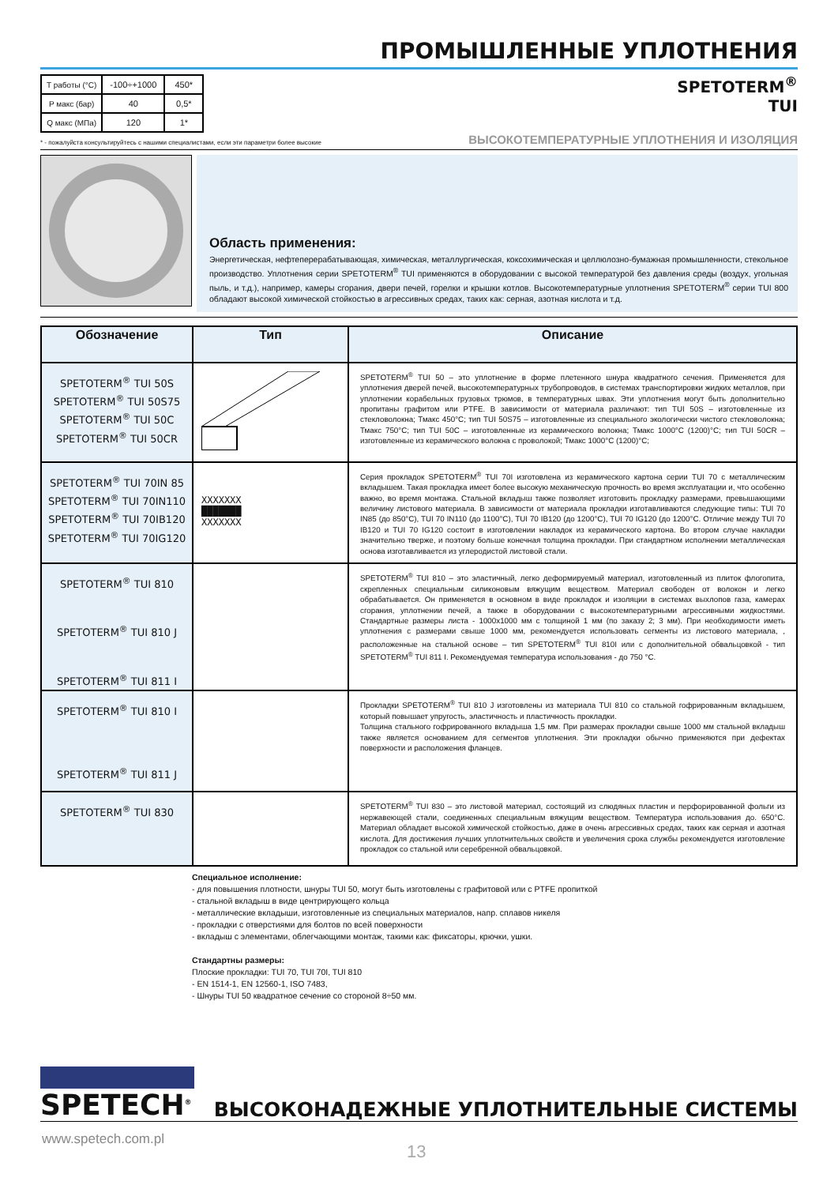ПРОМЫШЛЕННЫЕ УПЛОТНЕНИЯ
| T работы (°C) | -100÷+1000 | 450* |
| P макс (бар) | 40 | 0,5* |
| Q макс (МПа) | 120 | 1* |
SPETOTERM<sup>®</sup>
TUI
* - пожалуйста консультируйтесь с нашими специалистами, если эти параметри более высокие ВЫСОКОТЕМПЕРАТУРНЫЕ УПЛОТНЕНИЯ И ИЗОЛЯЦИЯ
Область применения:
Энергетическая, нефтеперерабатывающая, химическая, металлургическая, коксохимическая и целлюлозно-бумажная промышленности, стекольное производство. Уплотнения серии SPETOTERM<sup>®</sup> TUI применяются в оборудовании с высокой температурой без давления среды (воздух, угольная пыль, и т.д.), например, камеры сгорания, двери печей, горелки и крышки котлов. Высокотемпературные уплотнения SPETOTERM<sup>®</sup> серии TUI 800 обладают высокой химической стойкостью в агрессивных средах, таких как: серная, азотная кислота и т.д.
| Обозначение | Тип | Описание |
| --- | --- | --- |
| SPETOTERM<sup>®</sup> TUI 50S SPETOTERM<sup>®</sup> TUI 50S75 SPETOTERM<sup>®</sup> TUI 50C SPETOTERM<sup>®</sup> TUI 50CR | | SPETOTERM<sup>®</sup> TUI 50 – это уплотнение в форме плетенного шнура квадратного сечения. Применяется для уплотнения дверей печей, высокотемпературных трубопроводов, в системах транспортировки жидких металлов, при уплотнении корабельных грузовых трюмов, в температурных швах. Эти уплотнения могут быть дополнительно пропитаны графитом или PTFE. В зависимости от материала различают: тип TUI 50S – изготовленные из стекловолокна; Тмакс 450°C; тип TUI 50S75 – изготовленные из специального экологически чистого стекловолокна; Тмакс 750°C; тип TUI 50C – изготовленные из керамического волокна; Тмакс 1000°C (1200)°C; тип TUI 50CR – изготовленные из керамического волокна с проволокой; Тмакс 1000°C (1200)°C; |
| SPETOTERM<sup>®</sup> TUI 70IN 85 SPETOTERM<sup>®</sup> TUI 70IN110 SPETOTERM<sup>®</sup> TUI 70IB120 SPETOTERM<sup>®</sup> TUI 70IG120 | XXXXXXX ███████ XXXXXXX | Серия прокладок SPETOTERM<sup>®</sup> TUI 70I изготовлена из керамического картона серии TUI 70 с металлическим вкладышем. Такая прокладка имеет более высокую механическую прочность во время эксплуатации и, что особенно важно, во время монтажа. Стальной вкладыш также позволяет изготовить прокладку размерами, превышающими величину листового материала. В зависимости от материала прокладки изготавливаются следующие типы: TUI 70 IN85 (до 850°C), TUI 70 IN110 (до 1100°C), TUI 70 IB120 (до 1200°C), TUI 70 IG120 (до 1200°C. Отличие между TUI 70 IB120 и TUI 70 IG120 состоит в изготовлении накладок из керамического картона. Во втором случае накладки значительно тверже, и поэтому больше конечная толщина прокладки. При стандартном исполнении металлическая основа изготавливается из углеродистой листовой стали. |
| SPETOTERM<sup>®</sup> TUI 810 SPETOTERM<sup>®</sup> TUI 810 J SPETOTERM<sup>®</sup> TUI 811 I | | SPETOTERM<sup>®</sup> TUI 810 – это эластичный, легко деформируемый материал, изготовленный из плиток флогопита, скрепленных специальным силиконовым вяжущим веществом. Материал свободен от волокон и легко обрабатывается. Он применяется в основном в виде прокладок и изоляции в системах выхлопов газа, камерах сгорания, уплотнении печей, а также в оборудовании с высокотемпературными агрессивными жидкостями. Стандартные размеры листа - 1000x1000 мм с толщиной 1 мм (по заказу 2; 3 мм). При необходимости иметь уплотнения с размерами свыше 1000 мм, рекомендуется использовать сегменты из листового материала, , расположенные на стальной основе – тип SPETOTERM<sup>®</sup> TUI 810I или с дополнительной обвальцовкой - тип SPETOTERM<sup>®</sup> TUI 811 I. Рекомендуемая температура использования - до 750 °C. |
| SPETOTERM<sup>®</sup> TUI 810 I SPETOTERM<sup>®</sup> TUI 811 J | | Прокладки SPETOTERM<sup>®</sup> TUI 810 J изготовлены из материала TUI 810 со стальной гофрированным вкладышем, который повышает упругость, эластичность и пластичность прокладки. Толщина стального гофрированного вкладыша 1,5 мм. При размерах прокладки свыше 1000 мм стальной вкладыш также является основанием для сегментов уплотнения. Эти прокладки обычно применяются при дефектах поверхности и расположения фланцев. |
| SPETOTERM<sup>®</sup> TUI 830 | | SPETOTERM<sup>®</sup> TUI 830 – это листовой материал, состоящий из слюдяных пластин и перфорированной фольги из нержавеющей стали, соединенных специальным вяжущим веществом. Температура использования до. 650°C. Материал обладает высокой химической стойкостью, даже в очень агрессивных средах, таких как серная и азотная кислота. Для достижения лучших уплотнительных свойств и увеличения срока службы рекомендуется изготовление прокладок со стальной или серебренной обвальцовкой. |
Специальное исполнение:
- для повышения плотности, шнуры TUI 50, могут быть изготовлены с графитовой или с PTFE пропиткой
- стальной вкладыш в виде центрирующего кольца
- металлические вкладыши, изготовленные из специальных материалов, напр. сплавов никеля
- прокладки с отверстиями для болтов по всей поверхности
- вкладыш с элементами, облегчающими монтаж, такими как: фиксаторы, крючки, ушки.
Стандартны размеры:
Плоские прокладки: TUI 70, TUI 70I, TUI 810
- EN 1514-1, EN 12560-1, ISO 7483,
- Шнуры TUI 50 квадратное сечение со стороной 8÷50 мм.
SPETECH<sup>®</sup>
ВЫСОКОНАДЕЖНЫЕ УПЛОТНИТЕЛЬНЫЕ СИСТЕМЫ
www.spetech.com.pl
13